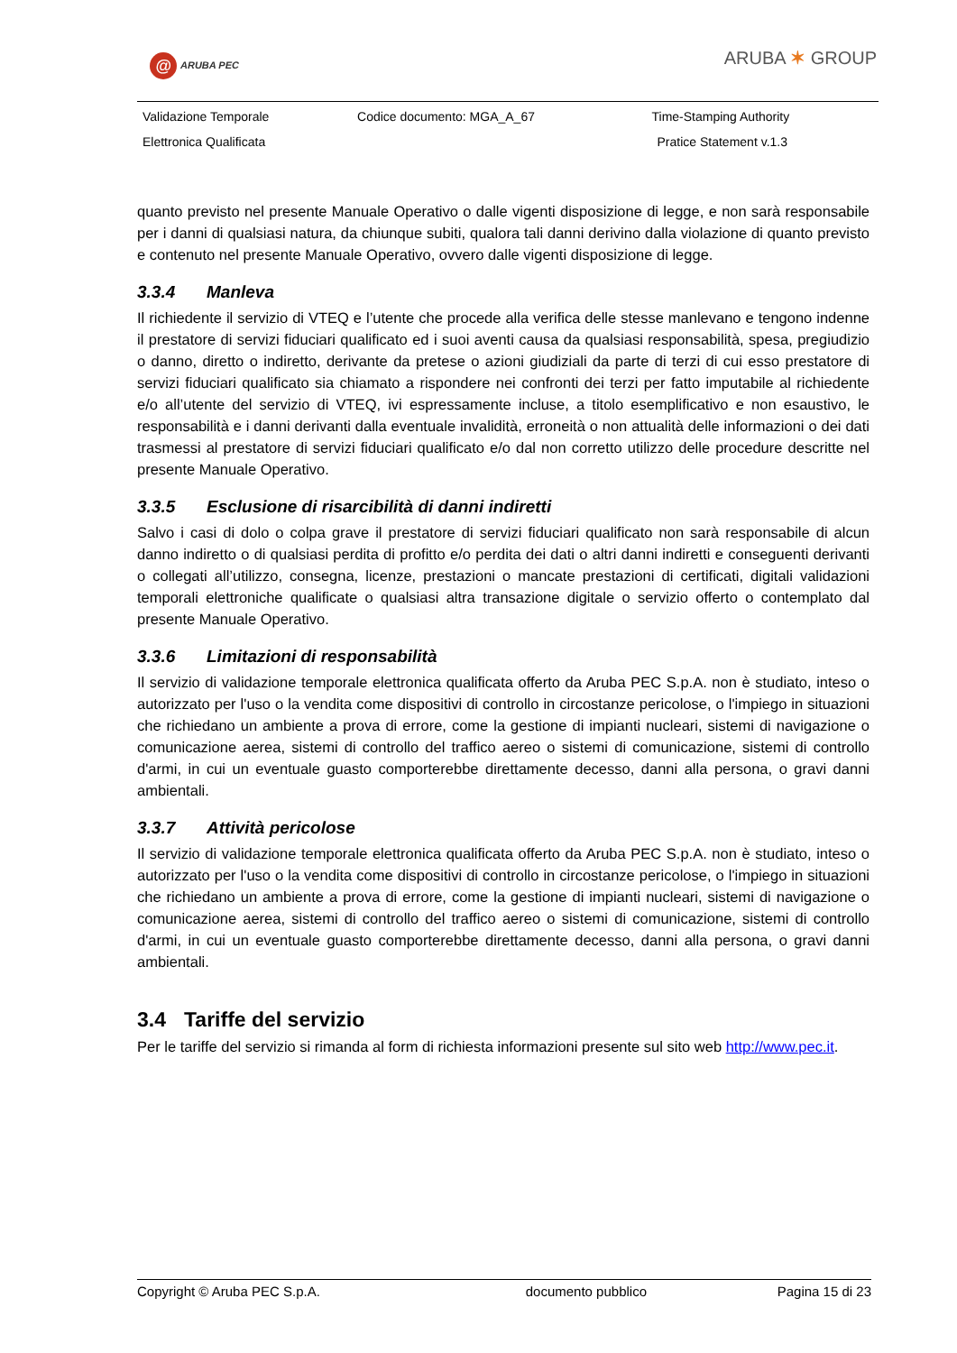@ ARUBA PEC ARUBA ✶ GROUP
| Validazione Temporale | Codice documento: MGA_A_67 | Time-Stamping Authority |
| Elettronica Qualificata | | Pratice Statement v.1.3 |
quanto previsto nel presente Manuale Operativo o dalle vigenti disposizione di legge, e non sarà responsabile per i danni di qualsiasi natura, da chiunque subiti, qualora tali danni derivino dalla violazione di quanto previsto e contenuto nel presente Manuale Operativo, ovvero dalle vigenti disposizione di legge.
3.3.4 Manleva
Il richiedente il servizio di VTEQ e l’utente che procede alla verifica delle stesse manlevano e tengono indenne il prestatore di servizi fiduciari qualificato ed i suoi aventi causa da qualsiasi responsabilità, spesa, pregiudizio o danno, diretto o indiretto, derivante da pretese o azioni giudiziali da parte di terzi di cui esso prestatore di servizi fiduciari qualificato sia chiamato a rispondere nei confronti dei terzi per fatto imputabile al richiedente e/o all’utente del servizio di VTEQ, ivi espressamente incluse, a titolo esemplificativo e non esaustivo, le responsabilità e i danni derivanti dalla eventuale invalidità, erroneità o non attualità delle informazioni o dei dati trasmessi al prestatore di servizi fiduciari qualificato e/o dal non corretto utilizzo delle procedure descritte nel presente Manuale Operativo.
3.3.5 Esclusione di risarcibilità di danni indiretti
Salvo i casi di dolo o colpa grave il prestatore di servizi fiduciari qualificato non sarà responsabile di alcun danno indiretto o di qualsiasi perdita di profitto e/o perdita dei dati o altri danni indiretti e conseguenti derivanti o collegati all’utilizzo, consegna, licenze, prestazioni o mancate prestazioni di certificati, digitali validazioni temporali elettroniche qualificate o qualsiasi altra transazione digitale o servizio offerto o contemplato dal presente Manuale Operativo.
3.3.6 Limitazioni di responsabilità
Il servizio di validazione temporale elettronica qualificata offerto da Aruba PEC S.p.A. non è studiato, inteso o autorizzato per l'uso o la vendita come dispositivi di controllo in circostanze pericolose, o l'impiego in situazioni che richiedano un ambiente a prova di errore, come la gestione di impianti nucleari, sistemi di navigazione o comunicazione aerea, sistemi di controllo del traffico aereo o sistemi di comunicazione, sistemi di controllo d'armi, in cui un eventuale guasto comporterebbe direttamente decesso, danni alla persona, o gravi danni ambientali.
3.3.7 Attività pericolose
Il servizio di validazione temporale elettronica qualificata offerto da Aruba PEC S.p.A. non è studiato, inteso o autorizzato per l'uso o la vendita come dispositivi di controllo in circostanze pericolose, o l'impiego in situazioni che richiedano un ambiente a prova di errore, come la gestione di impianti nucleari, sistemi di navigazione o comunicazione aerea, sistemi di controllo del traffico aereo o sistemi di comunicazione, sistemi di controllo d'armi, in cui un eventuale guasto comporterebbe direttamente decesso, danni alla persona, o gravi danni ambientali.
3.4 Tariffe del servizio
Per le tariffe del servizio si rimanda al form di richiesta informazioni presente sul sito web http://www.pec.it.
| Copyright © Aruba PEC S.p.A. | documento pubblico | Pagina 15 di 23 |